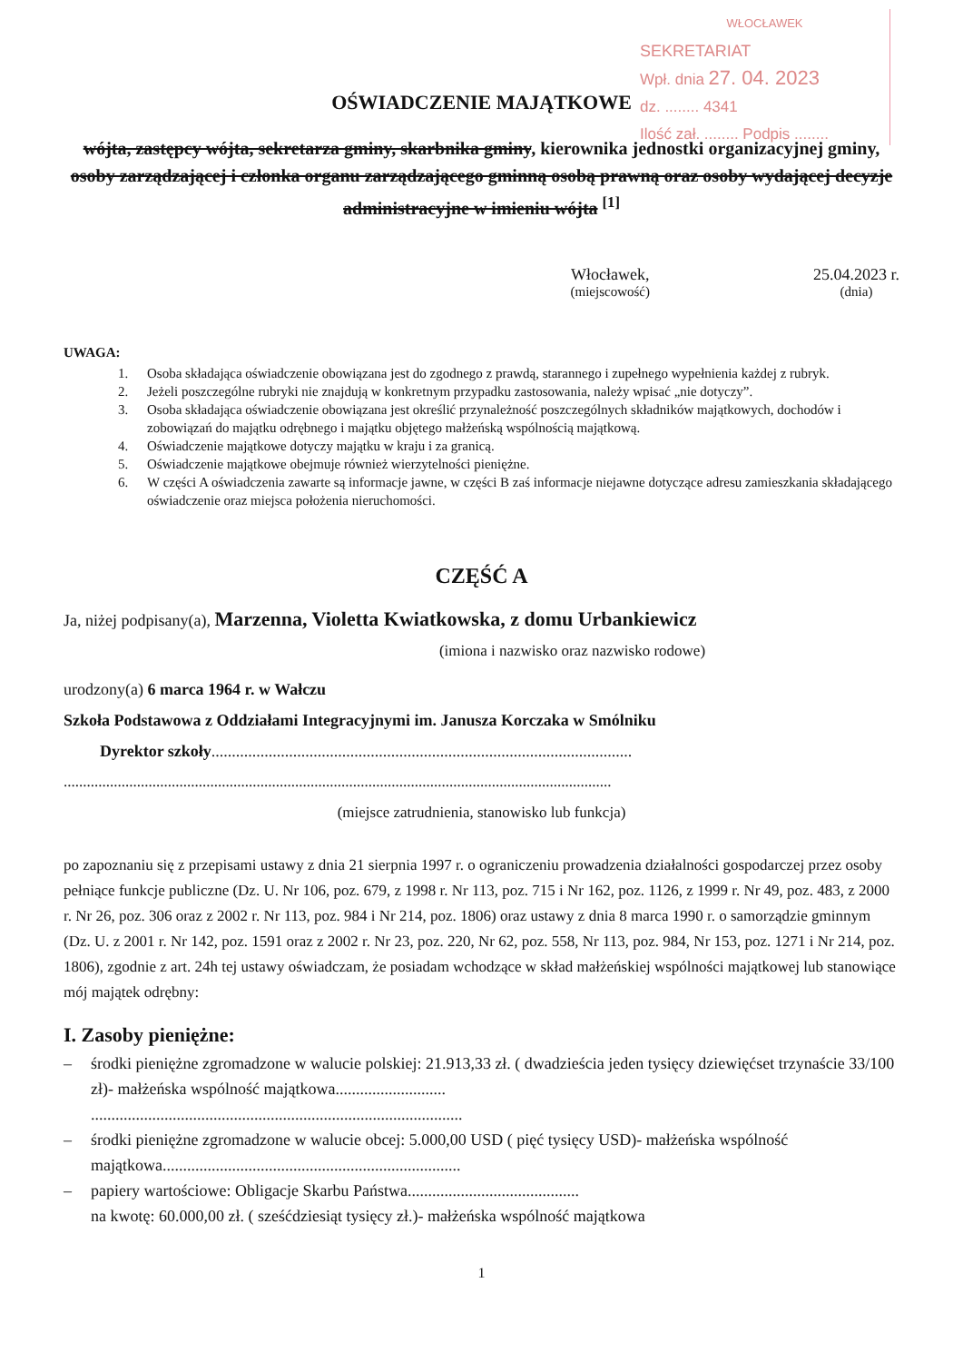WŁOCŁAWEK
SEKRETARIAT
Wpł. dnia 27. 04. 2023
dz. ........ 4341
Ilość zał. ........ Podpis ........
OŚWIADCZENIE MAJĄTKOWE
wójta, zastępcy wójta, sekretarza gminy, skarbnika gminy, kierownika jednostki organizacyjnej gminy, osoby zarządzającej i członka organu zarządzającego gminną osobą prawną oraz osoby wydającej decyzje administracyjne w imieniu wójta <sup>[1]</sup>
Włocławek,
(miejscowość)
25.04.2023 r.
(dnia)
UWAGA:
1. Osoba składająca oświadczenie obowiązana jest do zgodnego z prawdą, starannego i zupełnego wypełnienia każdej z rubryk.
2. Jeżeli poszczególne rubryki nie znajdują w konkretnym przypadku zastosowania, należy wpisać „nie dotyczy”.
3. Osoba składająca oświadczenie obowiązana jest określić przynależność poszczególnych składników majątkowych, dochodów i zobowiązań do majątku odrębnego i majątku objętego małżeńską wspólnością majątkową.
4. Oświadczenie majątkowe dotyczy majątku w kraju i za granicą.
5. Oświadczenie majątkowe obejmuje również wierzytelności pieniężne.
6. W części A oświadczenia zawarte są informacje jawne, w części B zaś informacje niejawne dotyczące adresu zamieszkania składającego oświadczenie oraz miejsca położenia nieruchomości.
CZĘŚĆ A
Ja, niżej podpisany(a), Marzenna, Violetta Kwiatkowska, z domu Urbankiewicz
(imiona i nazwisko oraz nazwisko rodowe)
urodzony(a) 6 marca 1964 r. w Wałczu
Szkoła Podstawowa z Oddziałami Integracyjnymi im. Janusza Korczaka w Smólniku
Dyrektor szkoły.......................................................................................................
..............................................................................................................................................
(miejsce zatrudnienia, stanowisko lub funkcja)
po zapoznaniu się z przepisami ustawy z dnia 21 sierpnia 1997 r. o ograniczeniu prowadzenia działalności gospodarczej przez osoby pełniące funkcje publiczne (Dz. U. Nr 106, poz. 679, z 1998 r. Nr 113, poz. 715 i Nr 162, poz. 1126, z 1999 r. Nr 49, poz. 483, z 2000 r. Nr 26, poz. 306 oraz z 2002 r. Nr 113, poz. 984 i Nr 214, poz. 1806) oraz ustawy z dnia 8 marca 1990 r. o samorządzie gminnym (Dz. U. z 2001 r. Nr 142, poz. 1591 oraz z 2002 r. Nr 23, poz. 220, Nr 62, poz. 558, Nr 113, poz. 984, Nr 153, poz. 1271 i Nr 214, poz. 1806), zgodnie z art. 24h tej ustawy oświadczam, że posiadam wchodzące w skład małżeńskiej wspólności majątkowej lub stanowiące mój majątek odrębny:
I. Zasoby pieniężne:
– środki pieniężne zgromadzone w walucie polskiej: 21.913,33 zł. ( dwadzieścia jeden tysięcy dziewięćset trzynaście 33/100 zł)- małżeńska wspólność majątkowa...........................
...........................................................................................
– środki pieniężne zgromadzone w walucie obcej: 5.000,00 USD ( pięć tysięcy USD)- małżeńska wspólność majątkowa.........................................................................
– papiery wartościowe: Obligacje Skarbu Państwa..........................................
na kwotę: 60.000,00 zł. ( sześćdziesiąt tysięcy zł.)- małżeńska wspólność majątkowa
1